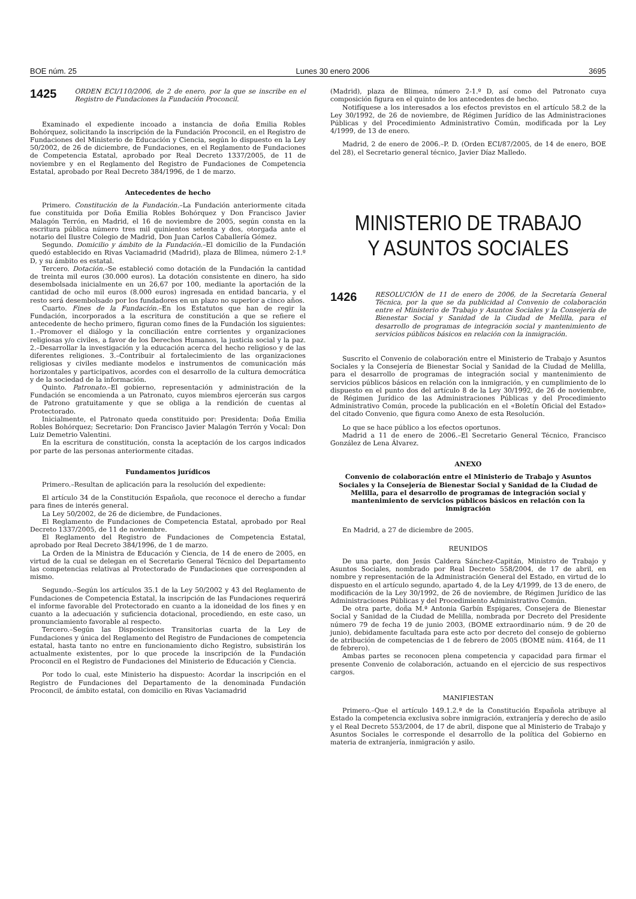BOE núm. 25 Lunes 30 enero 2006 3695
1425 ORDEN ECI/110/2006, de 2 de enero, por la que se inscribe en el Registro de Fundaciones la Fundación Proconcil.
Examinado el expediente incoado a instancia de doña Emilia Robles Bohórquez, solicitando la inscripción de la Fundación Proconcil, en el Registro de Fundaciones del Ministerio de Educación y Ciencia, según lo dispuesto en la Ley 50/2002, de 26 de diciembre, de Fundaciones, en el Reglamento de Fundaciones de Competencia Estatal, aprobado por Real Decreto 1337/2005, de 11 de noviembre y en el Reglamento del Registro de Fundaciones de Competencia Estatal, aprobado por Real Decreto 384/1996, de 1 de marzo.
Antecedentes de hecho
Primero. Constitución de la Fundación.–La Fundación anteriormente citada fue constituida por Doña Emilia Robles Bohórquez y Don Francisco Javier Malagón Terrón, en Madrid, el 16 de noviembre de 2005, según consta en la escritura pública número tres mil quinientos setenta y dos, otorgada ante el notario del Ilustre Colegio de Madrid, Don Juan Carlos Caballería Gómez.
Segundo. Domicilio y ámbito de la Fundación.–El domicilio de la Fundación quedó establecido en Rivas Vaciamadrid (Madrid), plaza de Blimea, número 2-1.º D, y su ámbito es estatal.
Tercero. Dotación.–Se estableció como dotación de la Fundación la cantidad de treinta mil euros (30.000 euros). La dotación consistente en dinero, ha sido desembolsada inicialmente en un 26,67 por 100, mediante la aportación de la cantidad de ocho mil euros (8.000 euros) ingresada en entidad bancaria, y el resto será desembolsado por los fundadores en un plazo no superior a cinco años.
Cuarto. Fines de la Fundación.–En los Estatutos que han de regir la Fundación, incorporados a la escritura de constitución a que se refiere el antecedente de hecho primero, figuran como fines de la Fundación los siguientes: 1.–Promover el diálogo y la conciliación entre corrientes y organizaciones religiosas y/o civiles, a favor de los Derechos Humanos, la justicia social y la paz. 2.–Desarrollar la investigación y la educación acerca del hecho religioso y de las diferentes religiones. 3.–Contribuir al fortalecimiento de las organizaciones religiosas y civiles mediante modelos e instrumentos de comunicación más horizontales y participativos, acordes con el desarrollo de la cultura democrática y de la sociedad de la información.
Quinto. Patronato.–El gobierno, representación y administración de la Fundación se encomienda a un Patronato, cuyos miembros ejercerán sus cargos de Patrono gratuitamente y que se obliga a la rendición de cuentas al Protectorado.
Inicialmente, el Patronato queda constituido por: Presidenta: Doña Emilia Robles Bohórquez; Secretario: Don Francisco Javier Malagón Terrón y Vocal: Don Luiz Demetrio Valentini.
En la escritura de constitución, consta la aceptación de los cargos indicados por parte de las personas anteriormente citadas.
Fundamentos jurídicos
Primero.–Resultan de aplicación para la resolución del expediente:
El artículo 34 de la Constitución Española, que reconoce el derecho a fundar para fines de interés general.
La Ley 50/2002, de 26 de diciembre, de Fundaciones.
El Reglamento de Fundaciones de Competencia Estatal, aprobado por Real Decreto 1337/2005, de 11 de noviembre.
El Reglamento del Registro de Fundaciones de Competencia Estatal, aprobado por Real Decreto 384/1996, de 1 de marzo.
La Orden de la Ministra de Educación y Ciencia, de 14 de enero de 2005, en virtud de la cual se delegan en el Secretario General Técnico del Departamento las competencias relativas al Protectorado de Fundaciones que corresponden al mismo.
Segundo.–Según los artículos 35.1 de la Ley 50/2002 y 43 del Reglamento de Fundaciones de Competencia Estatal, la inscripción de las Fundaciones requerirá el informe favorable del Protectorado en cuanto a la idoneidad de los fines y en cuanto a la adecuación y suficiencia dotacional, procediendo, en este caso, un pronunciamiento favorable al respecto.
Tercero.–Según las Disposiciones Transitorias cuarta de la Ley de Fundaciones y única del Reglamento del Registro de Fundaciones de competencia estatal, hasta tanto no entre en funcionamiento dicho Registro, subsistirán los actualmente existentes, por lo que procede la inscripción de la Fundación Proconcil en el Registro de Fundaciones del Ministerio de Educación y Ciencia.
Por todo lo cual, este Ministerio ha dispuesto: Acordar la inscripción en el Registro de Fundaciones del Departamento de la denominada Fundación Proconcil, de ámbito estatal, con domicilio en Rivas Vaciamadrid
(Madrid), plaza de Blimea, número 2-1.º D, así como del Patronato cuya composición figura en el quinto de los antecedentes de hecho.
Notifíquese a los interesados a los efectos previstos en el artículo 58.2 de la Ley 30/1992, de 26 de noviembre, de Régimen Jurídico de las Administraciones Públicas y del Procedimiento Administrativo Común, modificada por la Ley 4/1999, de 13 de enero.
Madrid, 2 de enero de 2006.–P. D. (Orden ECI/87/2005, de 14 de enero, BOE del 28), el Secretario general técnico, Javier Díaz Malledo.
MINISTERIO DE TRABAJO
Y ASUNTOS SOCIALES
1426 RESOLUCIÓN de 11 de enero de 2006, de la Secretaría General Técnica, por la que se da publicidad al Convenio de colaboración entre el Ministerio de Trabajo y Asuntos Sociales y la Consejería de Bienestar Social y Sanidad de la Ciudad de Melilla, para el desarrollo de programas de integración social y mantenimiento de servicios públicos básicos en relación con la inmigración.
Suscrito el Convenio de colaboración entre el Ministerio de Trabajo y Asuntos Sociales y la Consejería de Bienestar Social y Sanidad de la Ciudad de Melilla, para el desarrollo de programas de integración social y mantenimiento de servicios públicos básicos en relación con la inmigración, y en cumplimiento de lo dispuesto en el punto dos del artículo 8 de la Ley 30/1992, de 26 de noviembre, de Régimen Jurídico de las Administraciones Públicas y del Procedimiento Administrativo Común, procede la publicación en el «Boletín Oficial del Estado» del citado Convenio, que figura como Anexo de esta Resolución.
Lo que se hace público a los efectos oportunos.
Madrid a 11 de enero de 2006.–El Secretario General Técnico, Francisco González de Lena Álvarez.
ANEXO
Convenio de colaboración entre el Ministerio de Trabajo y Asuntos Sociales y la Consejería de Bienestar Social y Sanidad de la Ciudad de Melilla, para el desarrollo de programas de integración social y mantenimiento de servicios públicos básicos en relación con la inmigración
En Madrid, a 27 de diciembre de 2005.
REUNIDOS
De una parte, don Jesús Caldera Sánchez-Capitán, Ministro de Trabajo y Asuntos Sociales, nombrado por Real Decreto 558/2004, de 17 de abril, en nombre y representación de la Administración General del Estado, en virtud de lo dispuesto en el artículo segundo, apartado 4, de la Ley 4/1999, de 13 de enero, de modificación de la Ley 30/1992, de 26 de noviembre, de Régimen Jurídico de las Administraciones Públicas y del Procedimiento Administrativo Común.
De otra parte, doña M.ª Antonia Garbín Espigares, Consejera de Bienestar Social y Sanidad de la Ciudad de Melilla, nombrada por Decreto del Presidente número 79 de fecha 19 de junio 2003, (BOME extraordinario núm. 9 de 20 de junio), debidamente facultada para este acto por decreto del consejo de gobierno de atribución de competencias de 1 de febrero de 2005 (BOME núm. 4164, de 11 de febrero).
Ambas partes se reconocen plena competencia y capacidad para firmar el presente Convenio de colaboración, actuando en el ejercicio de sus respectivos cargos.
MANIFIESTAN
Primero.–Que el artículo 149.1.2.ª de la Constitución Española atribuye al Estado la competencia exclusiva sobre inmigración, extranjería y derecho de asilo y el Real Decreto 553/2004, de 17 de abril, dispone que al Ministerio de Trabajo y Asuntos Sociales le corresponde el desarrollo de la política del Gobierno en materia de extranjería, inmigración y asilo.